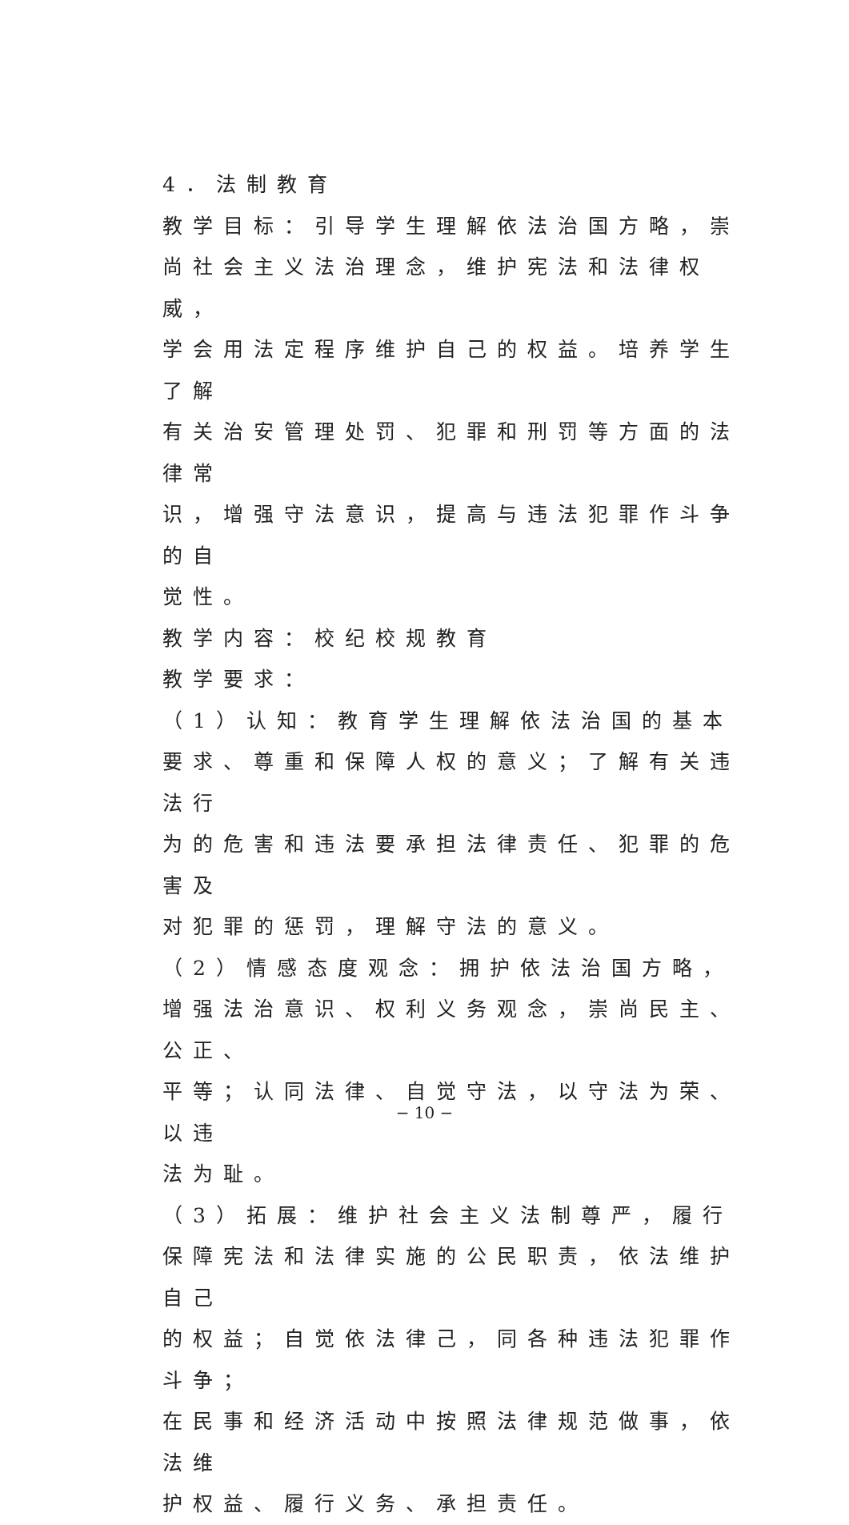4．法制教育
教学目标：引导学生理解依法治国方略，崇
尚社会主义法治理念，维护宪法和法律权威，
学会用法定程序维护自己的权益。培养学生了解
有关治安管理处罚、犯罪和刑罚等方面的法律常
识，增强守法意识，提高与违法犯罪作斗争的自
觉性。
教学内容：校纪校规教育
教学要求：
（1）认知：教育学生理解依法治国的基本
要求、尊重和保障人权的意义；了解有关违法行
为的危害和违法要承担法律责任、犯罪的危害及
对犯罪的惩罚，理解守法的意义。
（2）情感态度观念：拥护依法治国方略，
增强法治意识、权利义务观念，崇尚民主、公正、
平等；认同法律、自觉守法，以守法为荣、以违
法为耻。
（3）拓展：维护社会主义法制尊严，履行
保障宪法和法律实施的公民职责，依法维护自己
的权益；自觉依法律己，同各种违法犯罪作斗争；
在民事和经济活动中按照法律规范做事，依法维
护权益、履行义务、承担责任。
− 10 −